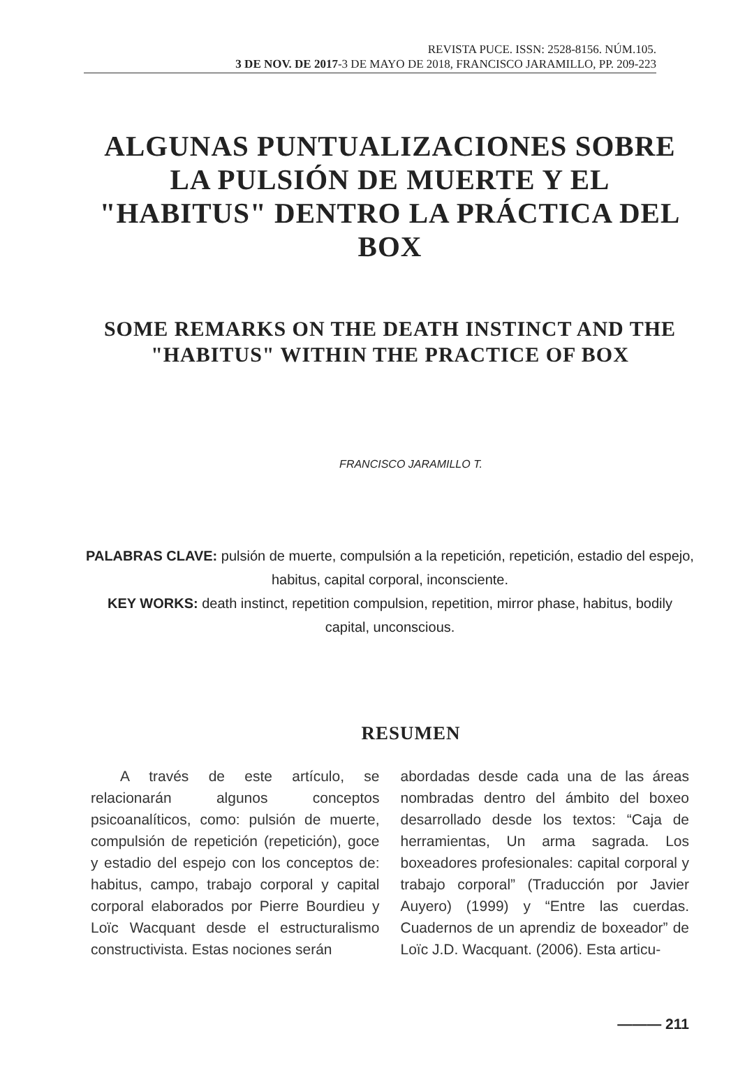REVISTA PUCE. ISSN: 2528-8156. NÚM.105.
3 DE NOV. DE 2017-3 DE MAYO DE 2018, FRANCISCO JARAMILLO, PP. 209-223
ALGUNAS PUNTUALIZACIONES SOBRE LA PULSIÓN DE MUERTE Y EL "HABITUS" DENTRO LA PRÁCTICA DEL BOX
SOME REMARKS ON THE DEATH INSTINCT AND THE "HABITUS" WITHIN THE PRACTICE OF BOX
FRANCISCO JARAMILLO T.
PALABRAS CLAVE: pulsión de muerte, compulsión a la repetición, repetición, estadio del espejo, habitus, capital corporal, inconsciente.
KEY WORKS: death instinct, repetition compulsion, repetition, mirror phase, habitus, bodily capital, unconscious.
RESUMEN
  A través de este artículo, se relacionarán algunos conceptos psicoanalíticos, como: pulsión de muerte, compulsión de repetición (repetición), goce y estadio del espejo con los conceptos de: habitus, campo, trabajo corporal y capital corporal elaborados por Pierre Bourdieu y Loïc Wacquant desde el estructuralismo constructivista. Estas nociones serán
abordadas desde cada una de las áreas nombradas dentro del ámbito del boxeo desarrollado desde los textos: “Caja de herramientas, Un arma sagrada. Los boxeadores profesionales: capital corporal y trabajo corporal” (Traducción por Javier Auyero) (1999) y “Entre las cuerdas. Cuadernos de un aprendiz de boxeador” de Loïc J.D. Wacquant. (2006). Esta articu-
——— 211